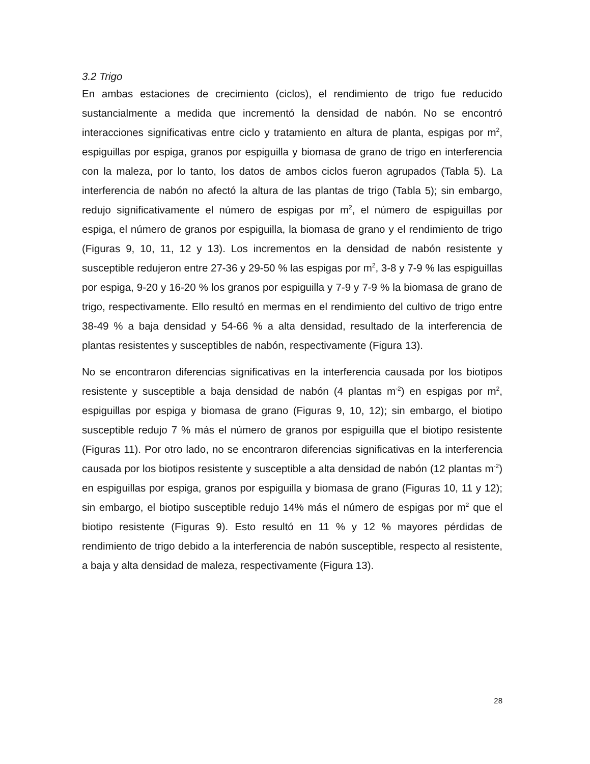3.2 Trigo
En ambas estaciones de crecimiento (ciclos), el rendimiento de trigo fue reducido sustancialmente a medida que incrementó la densidad de nabón. No se encontró interacciones significativas entre ciclo y tratamiento en altura de planta, espigas por m<sup>2</sup>, espiguillas por espiga, granos por espiguilla y biomasa de grano de trigo en interferencia con la maleza, por lo tanto, los datos de ambos ciclos fueron agrupados (Tabla 5). La interferencia de nabón no afectó la altura de las plantas de trigo (Tabla 5); sin embargo, redujo significativamente el número de espigas por m<sup>2</sup>, el número de espiguillas por espiga, el número de granos por espiguilla, la biomasa de grano y el rendimiento de trigo (Figuras 9, 10, 11, 12 y 13). Los incrementos en la densidad de nabón resistente y susceptible redujeron entre 27-36 y 29-50 % las espigas por m<sup>2</sup>, 3-8 y 7-9 % las espiguillas por espiga, 9-20 y 16-20 % los granos por espiguilla y 7-9 y 7-9 % la biomasa de grano de trigo, respectivamente. Ello resultó en mermas en el rendimiento del cultivo de trigo entre 38-49 % a baja densidad y 54-66 % a alta densidad, resultado de la interferencia de plantas resistentes y susceptibles de nabón, respectivamente (Figura 13).
No se encontraron diferencias significativas en la interferencia causada por los biotipos resistente y susceptible a baja densidad de nabón (4 plantas m<sup>-2</sup>) en espigas por m<sup>2</sup>, espiguillas por espiga y biomasa de grano (Figuras 9, 10, 12); sin embargo, el biotipo susceptible redujo 7 % más el número de granos por espiguilla que el biotipo resistente (Figuras 11). Por otro lado, no se encontraron diferencias significativas en la interferencia causada por los biotipos resistente y susceptible a alta densidad de nabón (12 plantas m<sup>-2</sup>) en espiguillas por espiga, granos por espiguilla y biomasa de grano (Figuras 10, 11 y 12); sin embargo, el biotipo susceptible redujo 14% más el número de espigas por m<sup>2</sup> que el biotipo resistente (Figuras 9). Esto resultó en 11 % y 12 % mayores pérdidas de rendimiento de trigo debido a la interferencia de nabón susceptible, respecto al resistente, a baja y alta densidad de maleza, respectivamente (Figura 13).
28